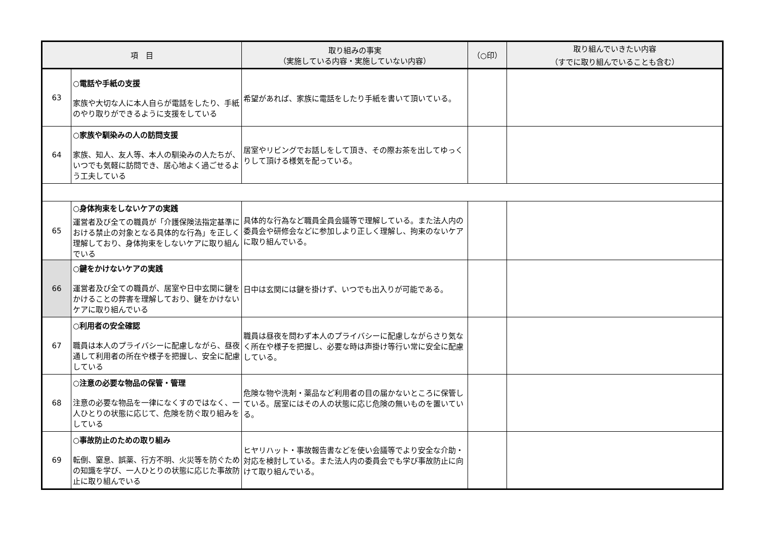| 項 目 | | 取り組みの事実 （実施している内容・実施していない内容） | （○印） | 取り組んでいきたい内容 （すでに取り組んでいることも含む） |
| --- | --- | --- | --- | --- |
| 63 | ○電話や手紙の支援 家族や大切な人に本人自らが電話をしたり、手紙のやり取りができるように支援をしている | 希望があれば、家族に電話をしたり手紙を書いて頂いている。 | | |
| 64 | ○家族や馴染みの人の訪問支援 家族、知人、友人等、本人の馴染みの人たちが、いつでも気軽に訪問でき、居心地よく過ごせるよう工夫している | 居室やリビングでお話しをして頂き、その際お茶を出してゆっくりして頂ける様気を配っている。 | | |
| 65 | ○身体拘束をしないケアの実践 運営者及び全ての職員が「介護保険法指定基準における禁止の対象となる具体的な行為」を正しく理解しており、身体拘束をしないケアに取り組んでいる | 具体的な行為など職員全員会議等で理解している。また法人内の委員会や研修会などに参加しより正しく理解し、拘束のないケアに取り組んでいる。 | | |
| 66 | ○鍵をかけないケアの実践 運営者及び全ての職員が、居室や日中玄関に鍵をかけることの弊害を理解しており、鍵をかけないケアに取り組んでいる | 日中は玄関には鍵を掛けず、いつでも出入りが可能である。 | | |
| 67 | ○利用者の安全確認 職員は本人のプライバシーに配慮しながら、昼夜通して利用者の所在や様子を把握し、安全に配慮している | 職員は昼夜を問わず本人のプライバシーに配慮しながらさり気なく所在や様子を把握し、必要な時は声掛け等行い常に安全に配慮している。 | | |
| 68 | ○注意の必要な物品の保管・管理 注意の必要な物品を一律になくすのではなく、一人ひとりの状態に応じて、危険を防ぐ取り組みをしている | 危険な物や洗剤・薬品など利用者の目の届かないところに保管している。居室にはその人の状態に応じ危険の無いものを置いている。 | | |
| 69 | ○事故防止のための取り組み 転倒、窒息、誤薬、行方不明、火災等を防ぐための知識を学び、一人ひとりの状態に応じた事故防止に取り組んでいる | ヒヤリハット・事故報告書などを使い会議等でより安全な介助・対応を検討している。また法人内の委員会でも学び事故防止に向けて取り組んでいる。 | | |